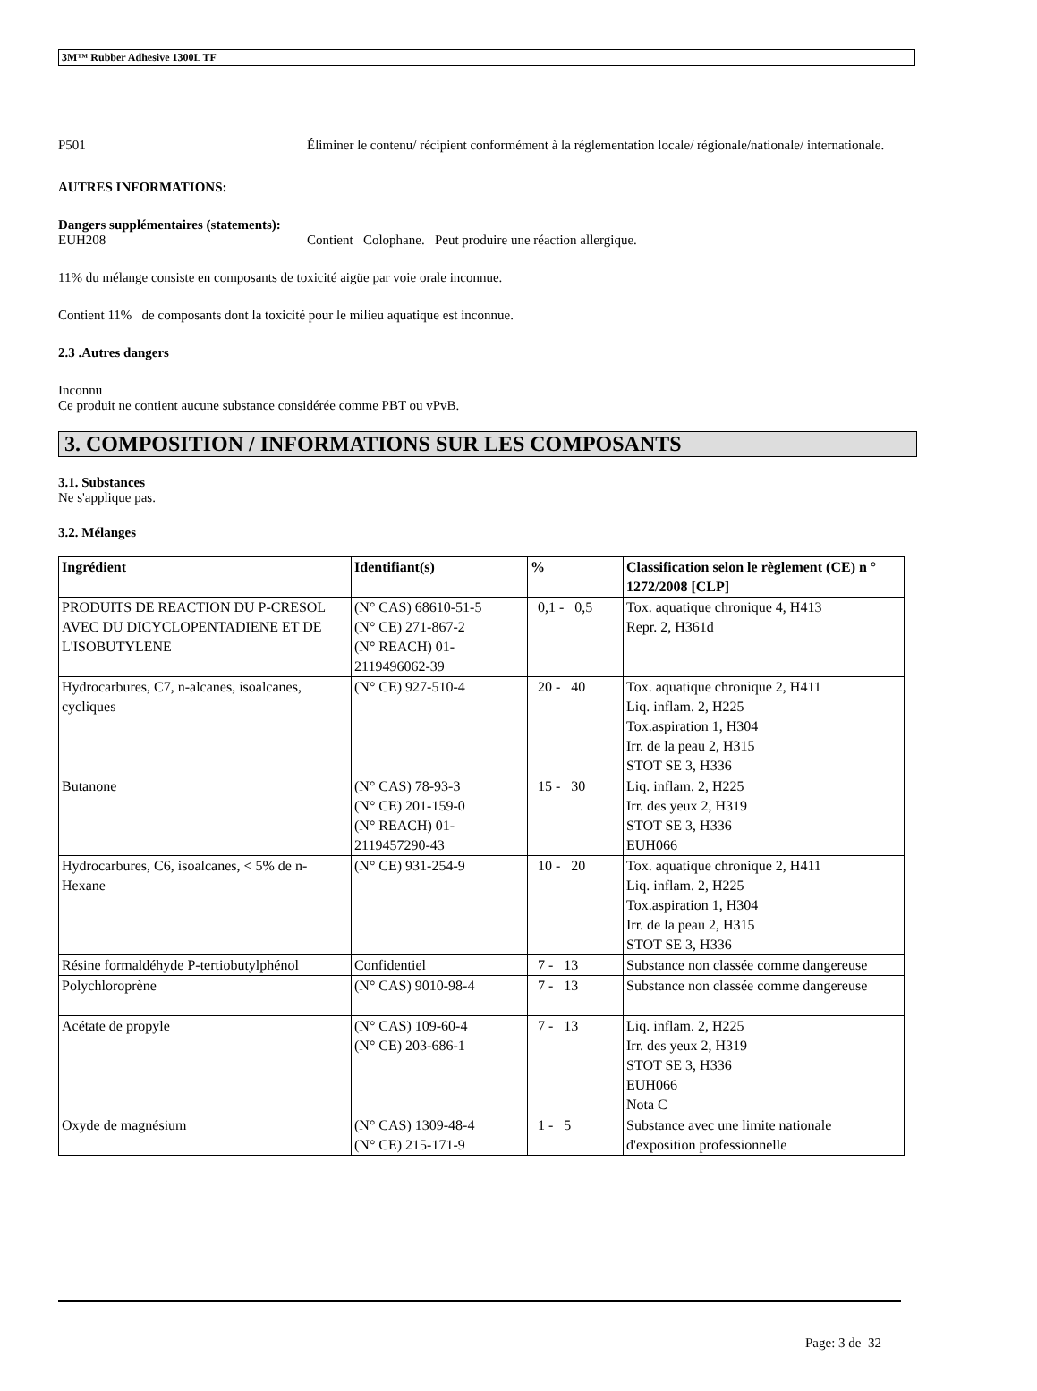3M™ Rubber Adhesive 1300L TF
P501 Éliminer le contenu/ récipient conformément à la réglementation locale/ régionale/nationale/ internationale.
AUTRES INFORMATIONS:
Dangers supplémentaires (statements):
EUH208 Contient Colophane. Peut produire une réaction allergique.
11% du mélange consiste en composants de toxicité aigüe par voie orale inconnue.
Contient 11% de composants dont la toxicité pour le milieu aquatique est inconnue.
2.3 .Autres dangers
Inconnu
Ce produit ne contient aucune substance considérée comme PBT ou vPvB.
3. COMPOSITION / INFORMATIONS SUR LES COMPOSANTS
3.1. Substances
Ne s'applique pas.
3.2. Mélanges
| Ingrédient | Identifiant(s) | % | Classification selon le règlement (CE) n ° 1272/2008 [CLP] |
| --- | --- | --- | --- |
| PRODUITS DE REACTION DU P-CRESOL AVEC DU DICYCLOPENTADIENE ET DE L'ISOBUTYLENE | (N° CAS) 68610-51-5 (N° CE) 271-867-2 (N° REACH) 01-2119496062-39 | 0,1 - 0,5 | Tox. aquatique chronique 4, H413 Repr. 2, H361d |
| Hydrocarbures, C7, n-alcanes, isoalcanes, cycliques | (N° CE) 927-510-4 | 20 - 40 | Tox. aquatique chronique 2, H411 Liq. inflam. 2, H225 Tox.aspiration 1, H304 Irr. de la peau 2, H315 STOT SE 3, H336 |
| Butanone | (N° CAS) 78-93-3 (N° CE) 201-159-0 (N° REACH) 01-2119457290-43 | 15 - 30 | Liq. inflam. 2, H225 Irr. des yeux 2, H319 STOT SE 3, H336 EUH066 |
| Hydrocarbures, C6, isoalcanes, < 5% de n- Hexane | (N° CE) 931-254-9 | 10 - 20 | Tox. aquatique chronique 2, H411 Liq. inflam. 2, H225 Tox.aspiration 1, H304 Irr. de la peau 2, H315 STOT SE 3, H336 |
| Résine formaldéhyde P-tertiobutylphénol | Confidentiel | 7 - 13 | Substance non classée comme dangereuse |
| Polychloroprène | (N° CAS) 9010-98-4 | 7 - 13 | Substance non classée comme dangereuse |
| Acétate de propyle | (N° CAS) 109-60-4 (N° CE) 203-686-1 | 7 - 13 | Liq. inflam. 2, H225 Irr. des yeux 2, H319 STOT SE 3, H336 EUH066 Nota C |
| Oxyde de magnésium | (N° CAS) 1309-48-4 (N° CE) 215-171-9 | 1 - 5 | Substance avec une limite nationale d'exposition professionnelle |
Page: 3 de 32